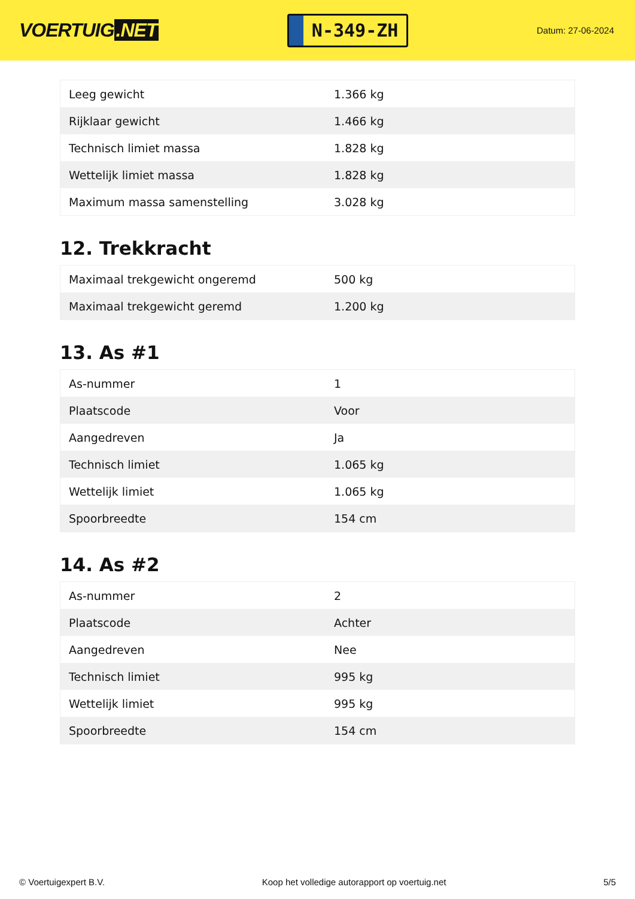VOERTUIG.NET
N-349-ZH
Datum: 27-06-2024
| Leeg gewicht | 1.366 kg |
| Rijklaar gewicht | 1.466 kg |
| Technisch limiet massa | 1.828 kg |
| Wettelijk limiet massa | 1.828 kg |
| Maximum massa samenstelling | 3.028 kg |
12. Trekkracht
| Maximaal trekgewicht ongeremd | 500 kg |
| Maximaal trekgewicht geremd | 1.200 kg |
13. As #1
| As-nummer | 1 |
| Plaatscode | Voor |
| Aangedreven | Ja |
| Technisch limiet | 1.065 kg |
| Wettelijk limiet | 1.065 kg |
| Spoorbreedte | 154 cm |
14. As #2
| As-nummer | 2 |
| Plaatscode | Achter |
| Aangedreven | Nee |
| Technisch limiet | 995 kg |
| Wettelijk limiet | 995 kg |
| Spoorbreedte | 154 cm |
© Voertuigexpert B.V. Koop het volledige autorapport op voertuig.net 5/5